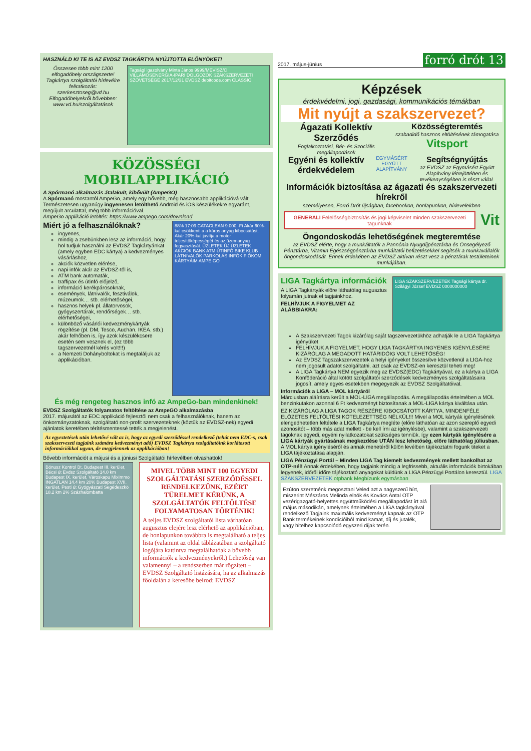HASZNÁLD KI TE IS AZ EVDSZ TAGKÁRTYA NYÚJTOTTA ELŐNYÖKET!
Összesen több mint 1200 elfogadóhely országszerte! Tagkártya szolgáltatói hírlevélre feliratkozás: szerkesztoseg@vd.hu Elfogadóhelyekről bővebben: www.vd.hu/szolgáltatások
Tagsági igazolvány Minta János 9999/MEVISZ/C VILLAMOSENERGIA-IPARI DOLGOZÓK SZAKSZERVEZETI SZÖVETSÉGE 2017/12/31 EVDSZ debitcode.com CLASSIC
KÖZÖSSÉGI MOBILAPPLIKÁCIÓ
A Spórmanó alkalmazás átalakult, kibővült (AmpeGO)
A Spórmanó mostantól AmpeGo, amely egy bővebb, még hasznosabb applikációvá vált. Természetesen ugyanúgy ingyenesen letölthető Android és iOS készülékekre egyaránt, megújult arculattal, még több információval.
AmpeGo applikáció letöltés: https://www.ampego.com/download
Miért jó a felhasználóknak?
ingyenes,
mindig a zsebünkben lesz az információ, hogy hol tudjuk használni az EVDSZ Tagkártyánkat (amely egyben EDC kártya) a kedvezményes vásárláshoz,
akciók közvetlen elérése,
napi infók akár az EVDSZ-től is,
ATM bank automaták,
traffipax és útinfó előjelző,
információ kerékpárosoknak,
események, látnivalók, fesztiválok, múzeumok… stb. elérhetőségei,
hasznos helyek pl. állatorvosok, gyógyszertárak, rendőrségek… stb. elérhetőségei,
különböző vásárlói kedvezménykártyák rögzítése (pl. DM, Tesco, Auchan, IKEA. stb.) akár felhőben is, így azok készülékcsere esetén sem vesznek el, (ez több tagszervezetnél kérés volt!!!)
a Nemzeti Dohányboltokat is megtaláljuk az applikációban.
88% 17:09 CATACLEAN 9.000.-Ft Akár 60%-kal csökkenti a a káros anyag kibocsátást. Akár 20%-kal javítja a motor teljesítőképességét és az üzemanyag fogyasztását. ÜZLETEK ÚJ ÜZLETEK AKCIÓK BANK ATM ÚTINFÓ BIKE KLUB LÁTNIVALÓK PARKOLÁS INFÓK FIÓKOM KÁRTYÁIM AMPE GO
És még rengeteg hasznos infó az AmpeGo-ban mindenkinek!
EVDSZ Szolgáltatók folyamatos feltöltése az AmpeGO alkalmazásba
2017. májusától az EDC applikáció fejlesztői nem csak a felhasználóknak, hanem az önkormányzatoknak, szolgáltató non-profit szervezeteknek (köztük az EVDSZ-nek) egyedi ajánlatok keretében térítésmentessé tették a megjelenést.
Az egyeztetések után lehetővé vált az is, hogy az egyedi szerződéssel rendelkező (tehát nem EDC-s, csak szakszervezeti tagjaink számára kedvezményt adó) EVDSZ Tagkártya szolgáltatóink korlátozott információkkal ugyan, de megjelennek az applikációban!
Bővebb információt a májusi és a júniusi Szolgáltatói hírlevélben olvashattok!
Bónusz Kontrol Bt. Budapest III. kerület, Bécsi út Evdsz Szolgáltató 14.0 km Budapest IX. kerület, Városkapu MixImmo INGATLAN 14.4 km 20% Budapest XVII. kerület, Pesti út Gyógyászati Segédeszkö 18.2 km 2% Százhalombatta
MIVEL TÖBB MINT 100 EGYEDI SZOLGÁLTATÁSI SZERZŐDÉSSEL RENDELKEZÜNK, EZÉRT TÜRELMET KÉRÜNK, A SZOLGÁLTATÓK FELTÖLTÉSE FOLYAMATOSAN TÖRTÉNIK!
A teljes EVDSZ szolgáltatói lista várhatóan augusztus elejére lesz elérhető az applikációban, de honlapunkon továbbra is megtalálható a teljes lista (valamint az oldal táblázatában a szolgáltató logójára kattintva megtalálhatóak a bővebb információk a kedvezményekről.) Lehetőség van valamennyi – a rendszerben már rögzített – EVDSZ Szolgáltató listázására, ha az alkalmazás főoldalán a keresőbe beírod: EVDSZ
2017. május-június forró drót 13
Képzések
érdekvédelmi, jogi, gazdasági, kommunikációs témákban
Mit nyújt a szakszervezet?
Ágazati Kollektív Szerződés
Foglalkoztatási, Bér- és Szociális megállapodások
Közösségteremtés
szabadidő hasznos eltöltésének támogatása
Vitsport
Egyéni és kollektív érdekvédelem
EGYMÁSÉRT EGYÜTT ALAPÍTVÁNY
Segítségnyújtás
az EVDSZ az Egymásért Együtt Alapítvány létrejöttében és tevékenységében is részt vállal.
Információk biztosítása az ágazati és szakszervezeti hírekről
személyesen, Forró Drót újságban, facebookon, honlapunkon, hírlevelekben
GENERALI Felelősségbiztosítás és jogi képviselet minden szakszervezeti tagunknak
Vit
Öngondoskodás lehetőségének megteremtése
az EVDSZ elérte, hogy a munkáltatók a Pannónia Nyugdíjpénztárba és Önsegélyező Pénztárba, Vitamin Egészségpénztárba munkáltatói befizetésekkel segítsék a munkavállalók öngondoskodását. Ennek érdekében az EVDSZ aktívan részt vesz a pénztárak testületeinek munkájában.
LIGA Tagkártya információk
A LIGA Tagkártyák előre láthatólag augusztus folyamán jutnak el tagjainkhoz.
FELHÍVJUK A FIGYELMET AZ ALÁBBIAKRA:
LIGA SZAKSZERVEZETEK Tagsági kártya dr. Szilágyi József EVDSZ 0000000000
A Szakszervezeti Tagok kizárólag saját tagszervezetükhöz adhatják le a LIGA Tagkártya igényüket
FELHÍVJUK A FIGYELMET, HOGY LIGA TAGKÁRTYA INGYENES IGÉNYLÉSÉRE KIZÁRÓLAG A MEGADOTT HATÁRIDŐIG VOLT LEHETŐSÉG!
Az EVDSZ Tagszakszervezetek a helyi igényeket összesítve közvetlenül a LIGA-hoz nem jogosult adatot szolgáltatni, azt csak az EVDSZ-en keresztül teheti meg!
A LIGA Tagkártya NEM egyezik meg az EVDSZ(EDC) Tagkártyával, ez a kártya a LIGA Konföderáció által kötött szolgáltatói szerződések kedvezményes szolgáltatásaira jogosít, amely egyes esetekben megegyezik az EVDSZ Szolgáltatóival.
Információk a LIGA – MOL kártyáról
Márciusban aláírásra került a MOL-LIGA megállapodás. A megállapodás értelmében a MOL benzinkutakon azonnal 6 Ft kedvezményt biztosítanak a MOL-LIGA kártya kiváltása után.
EZ KIZÁRÓLAG A LIGA TAGOK RÉSZÉRE KIBOCSÁTOTT KÁRTYA, MINDENFÉLE ELŐZETES FELTÖLTÉSI KÖTELEZETTSÉG NÉLKÜL!!! Mivel a MOL kártyák igénylésének elengedhetetlen feltétele a LIGA Tagkártya megléte (előre láthatóan az azon szereplő egyedi azonosítót – több más adat mellett - be kell írni az igénylésbe), valamint a szakszervezeti tagoknak egyedi, egyéni nyilatkozatokat szükséges tenniük, így ezen kártyák igénylésére a LIGA kártyák gyártásának megkezdése UTÁN lesz lehetőség, előre láthatólag júliusban.
A MOL kártya igényléséről és annak menetéről külön levélben tájékoztatni fogunk titeket a LIGA tájékoztatása alapján.
LIGA Pénzügyi Portál – Minden LIGA Tag kiemelt kedvezmények mellett bankolhat az OTP-nél! Annak érdekében, hogy tagjaink mindig a legfrissebb, aktuális információk birtokában legyenek, időről időre tájékoztató anyagokat küldünk a LIGA Pénzügyi Portálon keresztül. LIGA SZAKSZERVEZETEK otpbank Megbízunk egymásban
Ezúton szeretnénk megosztani Veled azt a nagyszerű hírt, miszerint Mészáros Melinda elnök és Kovács Antal OTP vezérigazgató-helyettes együttműködési megállapodást írt alá május másodikán, amelynek értelmében a LIGA tagkártyával rendelkező Tagjaink maximális kedvezményt kapnak az OTP Bank termékeinek kondícióiból mind kamat, díj és jutalék, vagy hitelhez kapcsolódó egyszeri díjak terén.